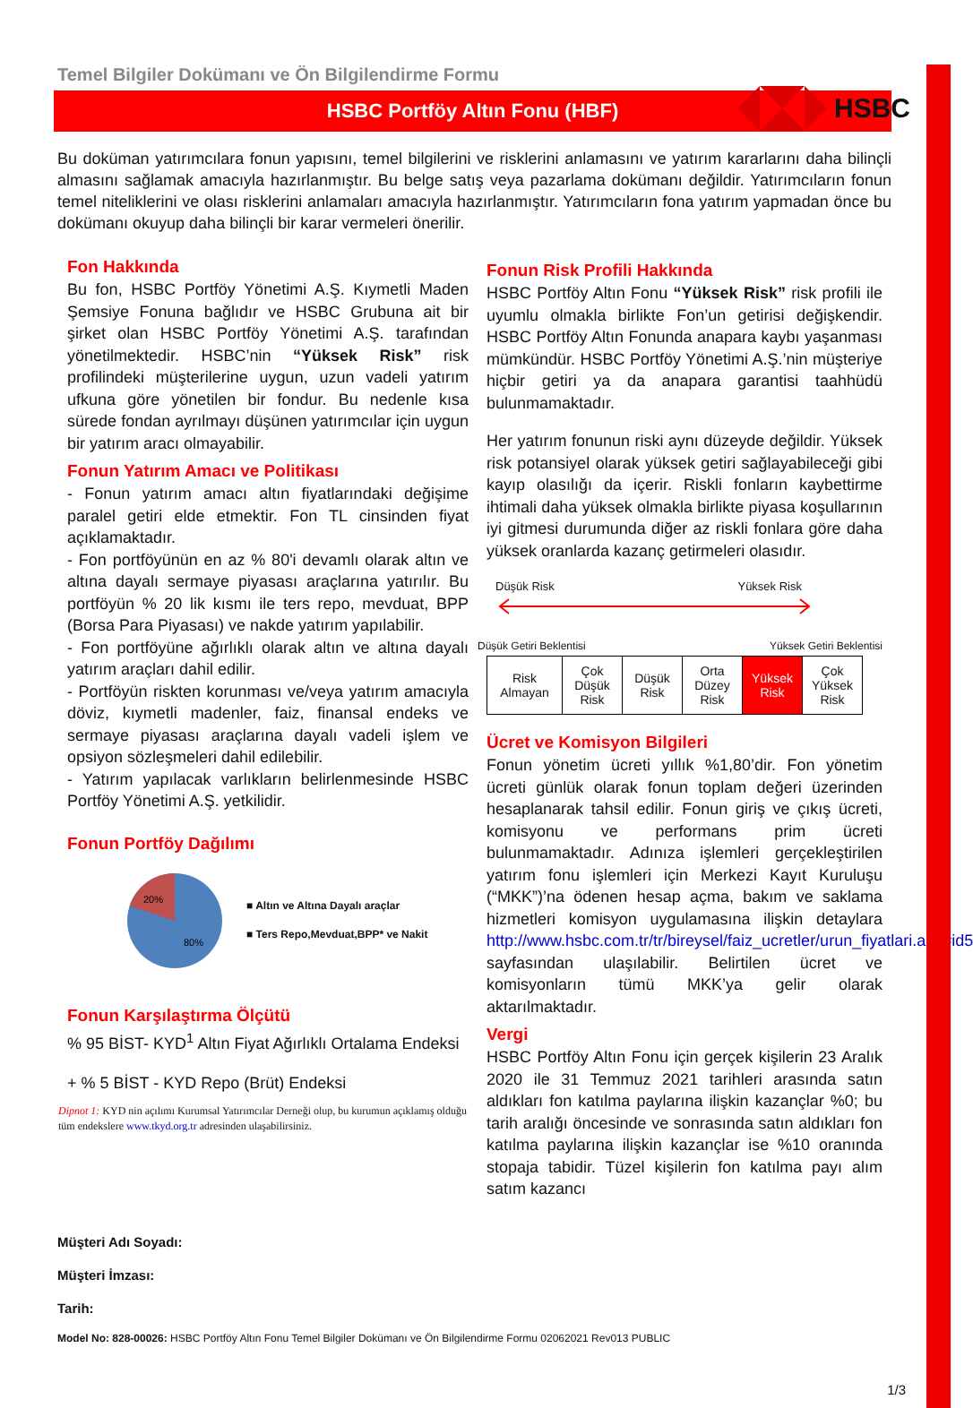HSBC
Temel Bilgiler Dokümanı ve Ön Bilgilendirme Formu
HSBC Portföy Altın Fonu (HBF)
Bu doküman yatırımcılara fonun yapısını, temel bilgilerini ve risklerini anlamasını ve yatırım kararlarını daha bilinçli almasını sağlamak amacıyla hazırlanmıştır. Bu belge satış veya pazarlama dokümanı değildir. Yatırımcıların fonun temel niteliklerini ve olası risklerini anlamaları amacıyla hazırlanmıştır. Yatırımcıların fona yatırım yapmadan önce bu dokümanı okuyup daha bilinçli bir karar vermeleri önerilir.
Fon Hakkında
Bu fon, HSBC Portföy Yönetimi A.Ş. Kıymetli Maden Şemsiye Fonuna bağlıdır ve HSBC Grubuna ait bir şirket olan HSBC Portföy Yönetimi A.Ş. tarafından yönetilmektedir. HSBC’nin “Yüksek Risk” risk profilindeki müşterilerine uygun, uzun vadeli yatırım ufkuna göre yönetilen bir fondur. Bu nedenle kısa sürede fondan ayrılmayı düşünen yatırımcılar için uygun bir yatırım aracı olmayabilir.
Fonun Yatırım Amacı ve Politikası
- Fonun yatırım amacı altın fiyatlarındaki değişime paralel getiri elde etmektir. Fon TL cinsinden fiyat açıklamaktadır.
- Fon portföyünün en az % 80'i devamlı olarak altın ve altına dayalı sermaye piyasası araçlarına yatırılır. Bu portföyün % 20 lik kısmı ile ters repo, mevduat, BPP (Borsa Para Piyasası) ve nakde yatırım yapılabilir.
- Fon portföyüne ağırlıklı olarak altın ve altına dayalı yatırım araçları dahil edilir.
- Portföyün riskten korunması ve/veya yatırım amacıyla döviz, kıymetli madenler, faiz, finansal endeks ve sermaye piyasası araçlarına dayalı vadeli işlem ve opsiyon sözleşmeleri dahil edilebilir.
- Yatırım yapılacak varlıkların belirlenmesinde HSBC Portföy Yönetimi A.Ş. yetkilidir.
Fonun Portföy Dağılımı
20%
80%
■ Altın ve Altına Dayalı araçlar
■ Ters Repo,Mevduat,BPP* ve Nakit
Fonun Karşılaştırma Ölçütü
% 95 BİST- KYD<sup>1</sup> Altın Fiyat Ağırlıklı Ortalama Endeksi
+ % 5 BİST - KYD Repo (Brüt) Endeksi
Dipnot 1: KYD nin açılımı Kurumsal Yatırımcılar Derneği olup, bu kurumun açıklamış olduğu tüm endekslere www.tkyd.org.tr adresinden ulaşabilirsiniz.
Fonun Risk Profili Hakkında
HSBC Portföy Altın Fonu “Yüksek Risk” risk profili ile uyumlu olmakla birlikte Fon’un getirisi değişkendir. HSBC Portföy Altın Fonunda anapara kaybı yaşanması mümkündür. HSBC Portföy Yönetimi A.Ş.’nin müşteriye hiçbir getiri ya da anapara garantisi taahhüdü bulunmamaktadır.
Her yatırım fonunun riski aynı düzeyde değildir. Yüksek risk potansiyel olarak yüksek getiri sağlayabileceği gibi kayıp olasılığı da içerir. Riskli fonların kaybettirme ihtimali daha yüksek olmakla birlikte piyasa koşullarının iyi gitmesi durumunda diğer az riskli fonlara göre daha yüksek oranlarda kazanç getirmeleri olasıdır.
Düşük Risk Yüksek Risk
Düşük Getiri Beklentisi Yüksek Getiri Beklentisi
| Risk Almayan | Çok Düşük Risk | Düşük Risk | Orta Düzey Risk | Yüksek Risk | Çok Yüksek Risk |
Ücret ve Komisyon Bilgileri
Fonun yönetim ücreti yıllık %1,80’dir. Fon yönetim ücreti günlük olarak fonun toplam değeri üzerinden hesaplanarak tahsil edilir. Fonun giriş ve çıkış ücreti, komisyonu ve performans prim ücreti bulunmamaktadır. Adınıza işlemleri gerçekleştirilen yatırım fonu işlemleri için Merkezi Kayıt Kuruluşu (“MKK”)’na ödenen hesap açma, bakım ve saklama hizmetleri komisyon uygulamasına ilişkin detaylara http://www.hsbc.com.tr/tr/bireysel/faiz_ucretler/urun_fiyatlari.asp#id5 sayfasından ulaşılabilir. Belirtilen ücret ve komisyonların tümü MKK’ya gelir olarak aktarılmaktadır.
Vergi
HSBC Portföy Altın Fonu için gerçek kişilerin 23 Aralık 2020 ile 31 Temmuz 2021 tarihleri arasında satın aldıkları fon katılma paylarına ilişkin kazançlar %0; bu tarih aralığı öncesinde ve sonrasında satın aldıkları fon katılma paylarına ilişkin kazançlar ise %10 oranında stopaja tabidir. Tüzel kişilerin fon katılma payı alım satım kazancı
Müşteri Adı Soyadı:
Müşteri İmzası:
Tarih:
Model No: 828-00026: HSBC Portföy Altın Fonu Temel Bilgiler Dokümanı ve Ön Bilgilendirme Formu 02062021 Rev013 PUBLIC
1/3